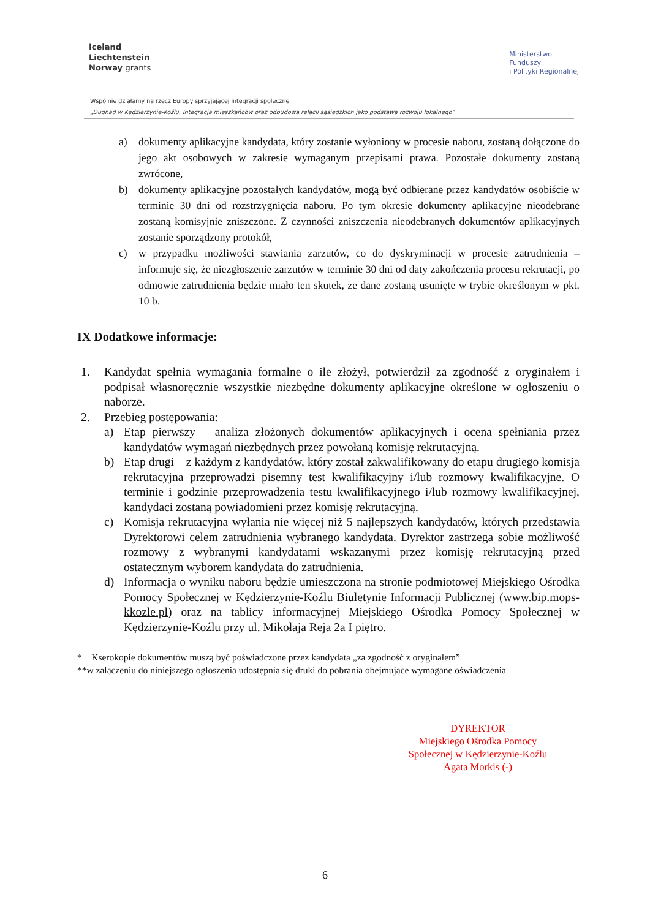Iceland
Liechtenstein
Norway grants
Ministerstwo
Funduszy
i Polityki Regionalnej
Wspólnie działamy na rzecz Europy sprzyjającej integracji społecznej
„Dugnad w Kędzierzynie-Koźlu. Integracja mieszkańców oraz odbudowa relacji sąsiedzkich jako podstawa rozwoju lokalnego”
a) dokumenty aplikacyjne kandydata, który zostanie wyłoniony w procesie naboru, zostaną dołączone do jego akt osobowych w zakresie wymaganym przepisami prawa. Pozostałe dokumenty zostaną zwrócone,
b) dokumenty aplikacyjne pozostałych kandydatów, mogą być odbierane przez kandydatów osobiście w terminie 30 dni od rozstrzygnięcia naboru. Po tym okresie dokumenty aplikacyjne nieodebrane zostaną komisyjnie zniszczone. Z czynności zniszczenia nieodebranych dokumentów aplikacyjnych zostanie sporządzony protokół,
c) w przypadku możliwości stawiania zarzutów, co do dyskryminacji w procesie zatrudnienia – informuje się, że niezgłoszenie zarzutów w terminie 30 dni od daty zakończenia procesu rekrutacji, po odmowie zatrudnienia będzie miało ten skutek, że dane zostaną usunięte w trybie określonym w pkt. 10 b.
IX Dodatkowe informacje:
1. Kandydat spełnia wymagania formalne o ile złożył, potwierdził za zgodność z oryginałem i podpisał własnoręcznie wszystkie niezbędne dokumenty aplikacyjne określone w ogłoszeniu o naborze.
2. Przebieg postępowania:
a) Etap pierwszy – analiza złożonych dokumentów aplikacyjnych i ocena spełniania przez kandydatów wymagań niezbędnych przez powołaną komisję rekrutacyjną.
b) Etap drugi – z każdym z kandydatów, który został zakwalifikowany do etapu drugiego komisja rekrutacyjna przeprowadzi pisemny test kwalifikacyjny i/lub rozmowy kwalifikacyjne. O terminie i godzinie przeprowadzenia testu kwalifikacyjnego i/lub rozmowy kwalifikacyjnej, kandydaci zostaną powiadomieni przez komisję rekrutacyjną.
c) Komisja rekrutacyjna wyłania nie więcej niż 5 najlepszych kandydatów, których przedstawia Dyrektorowi celem zatrudnienia wybranego kandydata. Dyrektor zastrzega sobie możliwość rozmowy z wybranymi kandydatami wskazanymi przez komisję rekrutacyjną przed ostatecznym wyborem kandydata do zatrudnienia.
d) Informacja o wyniku naboru będzie umieszczona na stronie podmiotowej Miejskiego Ośrodka Pomocy Społecznej w Kędzierzynie-Koźlu Biuletynie Informacji Publicznej (www.bip.mops-kkozle.pl) oraz na tablicy informacyjnej Miejskiego Ośrodka Pomocy Społecznej w Kędzierzynie-Koźlu przy ul. Mikołaja Reja 2a I piętro.
* Kserokopie dokumentów muszą być poświadczone przez kandydata „za zgodność z oryginałem”
**w załączeniu do niniejszego ogłoszenia udostępnia się druki do pobrania obejmujące wymagane oświadczenia
DYREKTOR
Miejskiego Ośrodka Pomocy
Społecznej w Kędzierzynie-Koźlu
Agata Morkis (-)
6